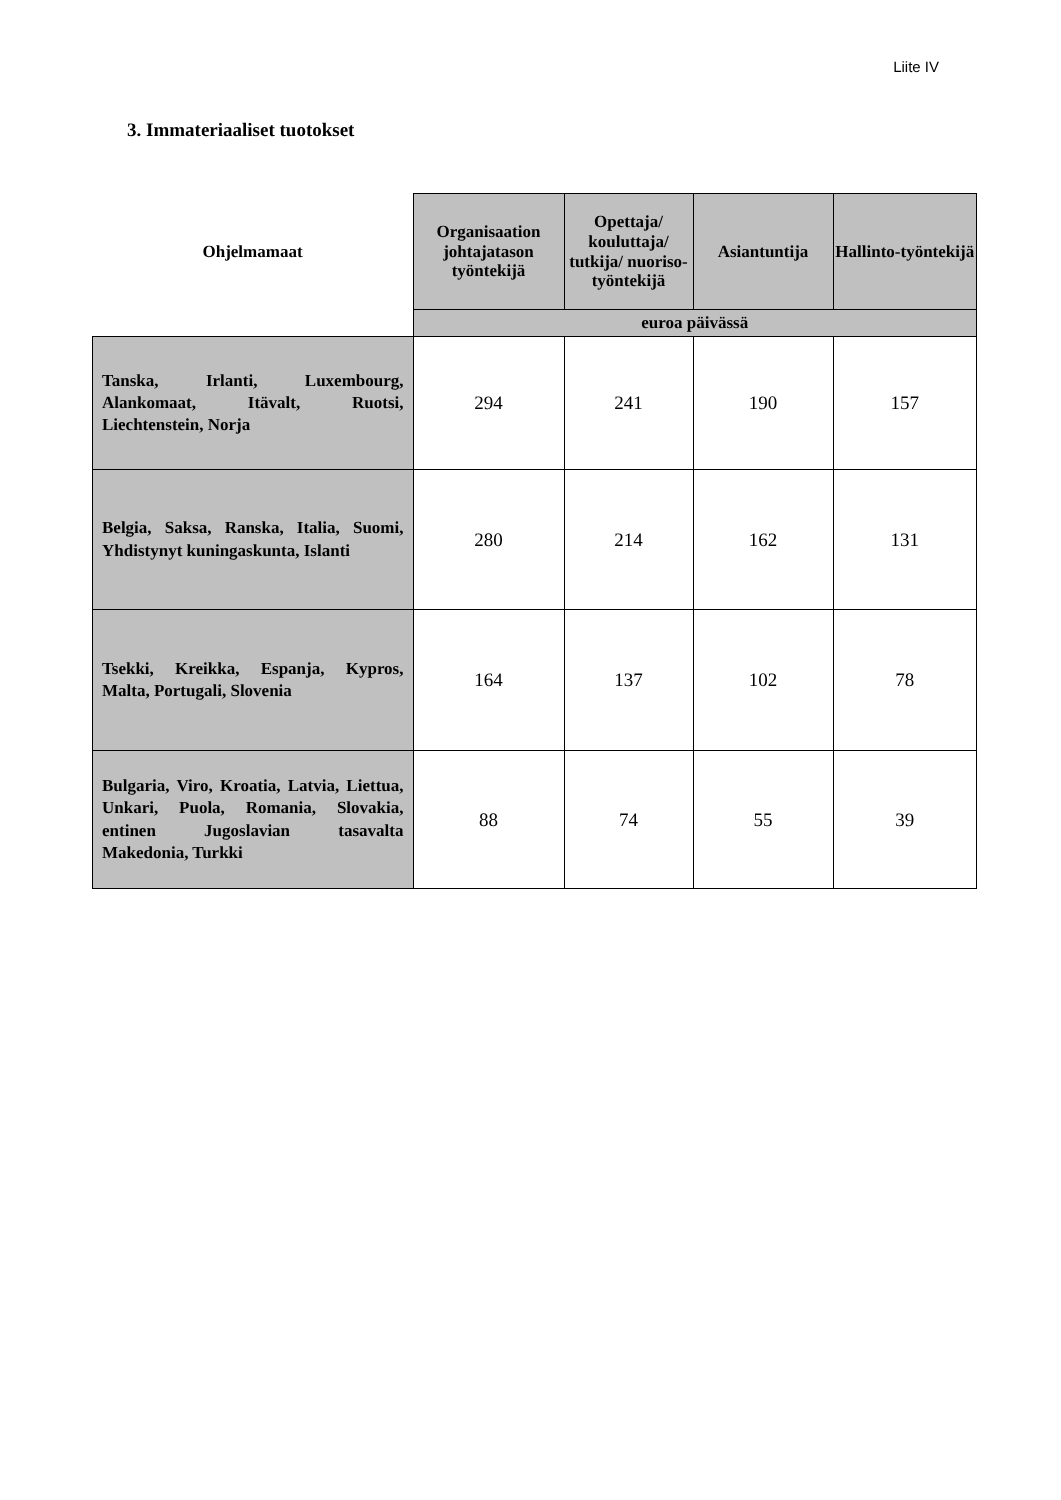Liite IV
3. Immateriaaliset tuotokset
| Ohjelmamaat | Organisaation johtajatason työntekijä | Opettaja/ kouluttaja/ tutkija/ nuoriso-työntekijä | Asiantuntija | Hallinto-työntekijä |
| --- | --- | --- | --- | --- |
| | euroa päivässä | | | |
| Tanska, Irlanti, Luxembourg, Alankomaat, Itävalt, Ruotsi, Liechtenstein, Norja | 294 | 241 | 190 | 157 |
| Belgia, Saksa, Ranska, Italia, Suomi, Yhdistynyt kuningaskunta, Islanti | 280 | 214 | 162 | 131 |
| Tsekki, Kreikka, Espanja, Kypros, Malta, Portugali, Slovenia | 164 | 137 | 102 | 78 |
| Bulgaria, Viro, Kroatia, Latvia, Liettua, Unkari, Puola, Romania, Slovakia, entinen Jugoslavian tasavalta Makedonia, Turkki | 88 | 74 | 55 | 39 |